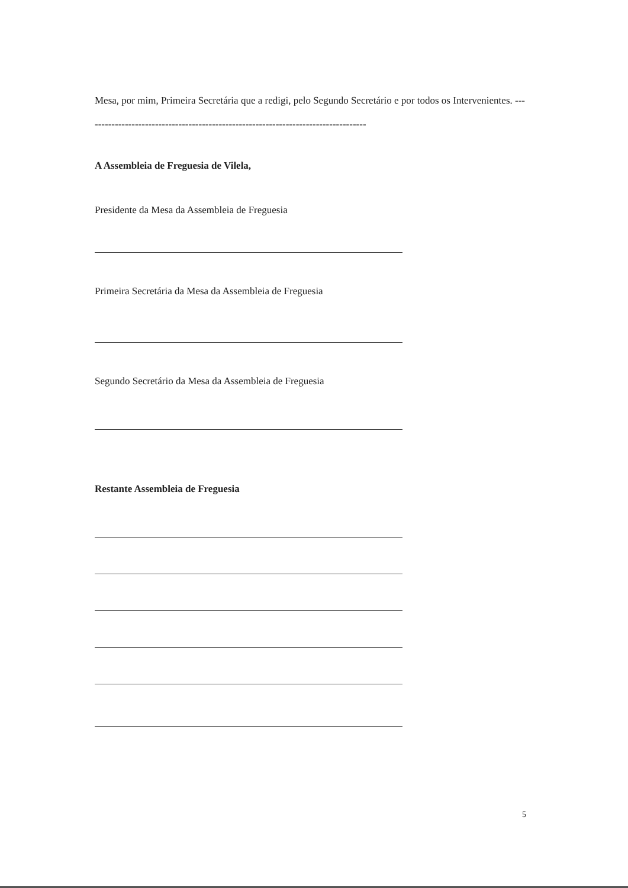Mesa, por mim, Primeira Secretária que a redigi, pelo Segundo Secretário e por todos os Intervenientes. ------------------------------------------------------------------------------------
A Assembleia de Freguesia de Vilela,
Presidente da Mesa da Assembleia de Freguesia
Primeira Secretária da Mesa da Assembleia de Freguesia
Segundo Secretário da Mesa da Assembleia de Freguesia
Restante Assembleia de Freguesia
5